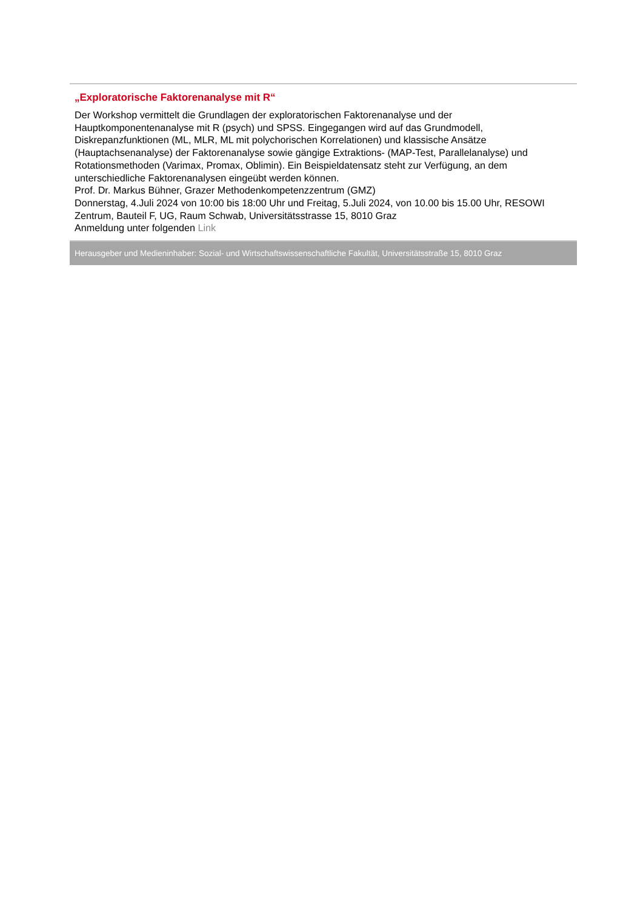„Exploratorische Faktorenanalyse mit R“
Der Workshop vermittelt die Grundlagen der exploratorischen Faktorenanalyse und der Hauptkomponentenanalyse mit R (psych) und SPSS. Eingegangen wird auf das Grundmodell, Diskrepanzfunktionen (ML, MLR, ML mit polychorischen Korrelationen) und klassische Ansätze (Hauptachsenanalyse) der Faktorenanalyse sowie gängige Extraktions- (MAP-Test, Parallelanalyse) und Rotationsmethoden (Varimax, Promax, Oblimin). Ein Beispieldatensatz steht zur Verfügung, an dem unterschiedliche Faktorenanalysen eingeübt werden können.
Prof. Dr. Markus Bühner, Grazer Methodenkompetenzzentrum (GMZ)
Donnerstag, 4.Juli 2024 von 10:00 bis 18:00 Uhr und Freitag, 5.Juli 2024, von 10.00 bis 15.00 Uhr, RESOWI Zentrum, Bauteil F, UG, Raum Schwab, Universitätsstrasse 15, 8010 Graz
Anmeldung unter folgenden Link
Herausgeber und Medieninhaber: Sozial- und Wirtschaftswissenschaftliche Fakultät, Universitätsstraße 15, 8010 Graz